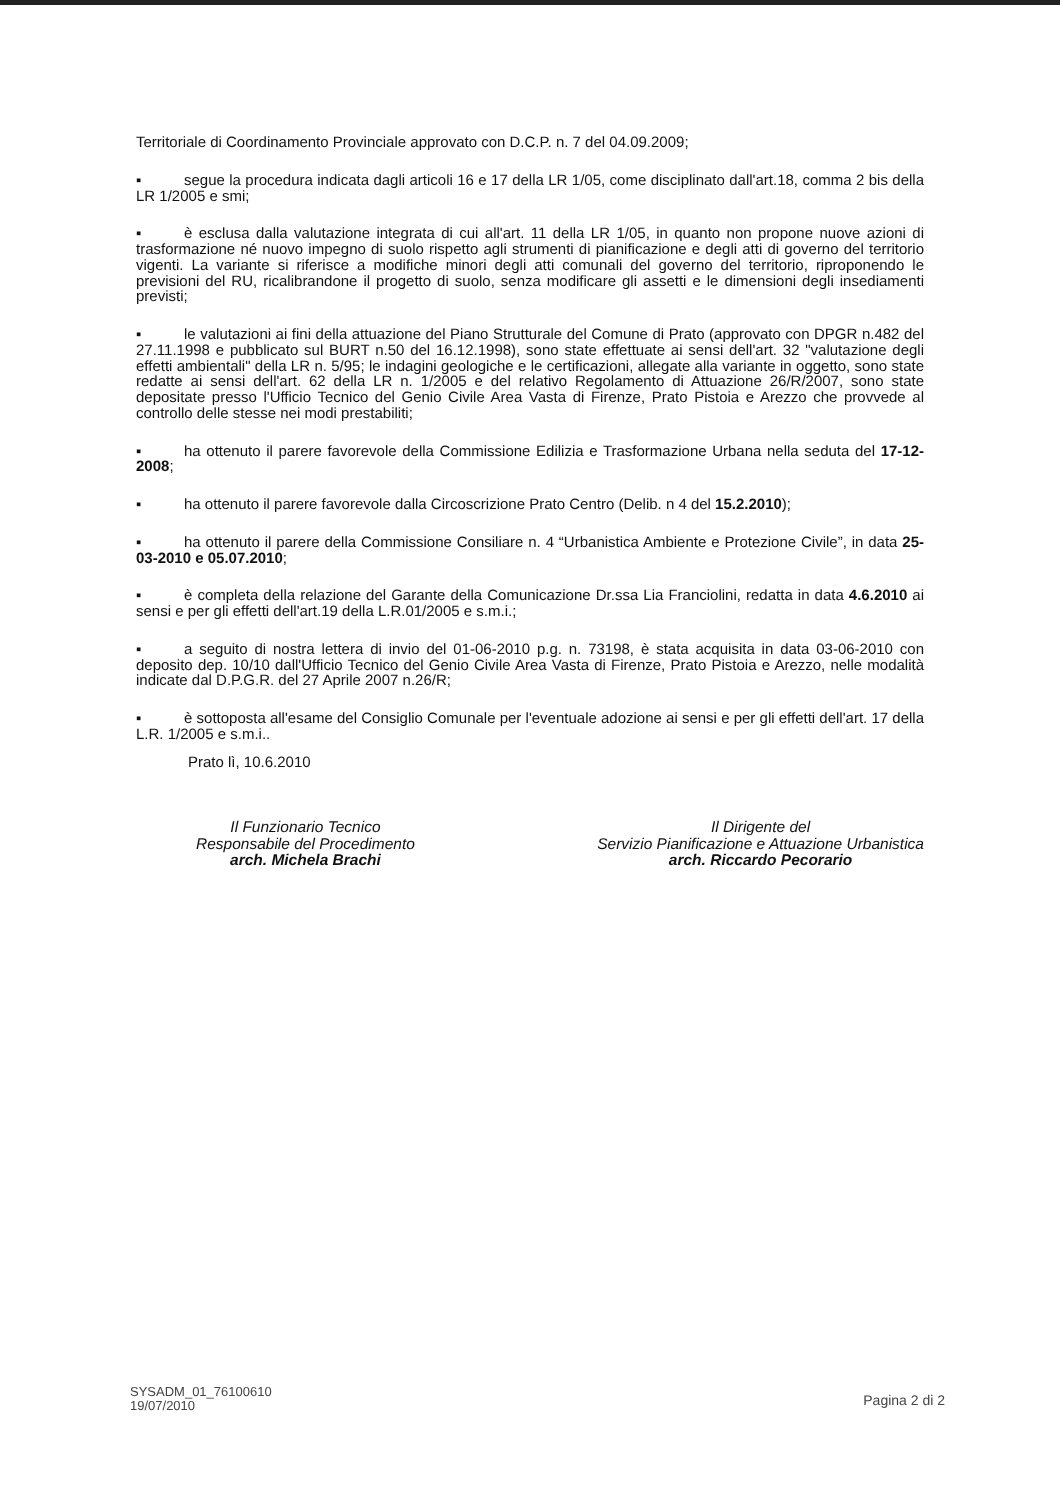Territoriale di Coordinamento Provinciale approvato con D.C.P. n. 7 del 04.09.2009;
▪ segue la procedura indicata dagli articoli 16 e 17 della LR 1/05, come disciplinato dall'art.18, comma 2 bis della LR 1/2005 e smi;
▪ è esclusa dalla valutazione integrata di cui all'art. 11 della LR 1/05, in quanto non propone nuove azioni di trasformazione né nuovo impegno di suolo rispetto agli strumenti di pianificazione e degli atti di governo del territorio vigenti. La variante si riferisce a modifiche minori degli atti comunali del governo del territorio, riproponendo le previsioni del RU, ricalibrandone il progetto di suolo, senza modificare gli assetti e le dimensioni degli insediamenti previsti;
▪ le valutazioni ai fini della attuazione del Piano Strutturale del Comune di Prato (approvato con DPGR n.482 del 27.11.1998 e pubblicato sul BURT n.50 del 16.12.1998), sono state effettuate ai sensi dell'art. 32 "valutazione degli effetti ambientali" della LR n. 5/95; le indagini geologiche e le certificazioni, allegate alla variante in oggetto, sono state redatte ai sensi dell'art. 62 della LR n. 1/2005 e del relativo Regolamento di Attuazione 26/R/2007, sono state depositate presso l'Ufficio Tecnico del Genio Civile Area Vasta di Firenze, Prato Pistoia e Arezzo che provvede al controllo delle stesse nei modi prestabiliti;
▪ ha ottenuto il parere favorevole della Commissione Edilizia e Trasformazione Urbana nella seduta del 17-12-2008;
▪ ha ottenuto il parere favorevole dalla Circoscrizione Prato Centro (Delib. n 4 del 15.2.2010);
▪ ha ottenuto il parere della Commissione Consiliare n. 4 “Urbanistica Ambiente e Protezione Civile”, in data 25-03-2010 e 05.07.2010;
▪ è completa della relazione del Garante della Comunicazione Dr.ssa Lia Franciolini, redatta in data 4.6.2010 ai sensi e per gli effetti dell'art.19 della L.R.01/2005 e s.m.i.;
▪ a seguito di nostra lettera di invio del 01-06-2010 p.g. n. 73198, è stata acquisita in data 03-06-2010 con deposito dep. 10/10 dall'Ufficio Tecnico del Genio Civile Area Vasta di Firenze, Prato Pistoia e Arezzo, nelle modalità indicate dal D.P.G.R. del 27 Aprile 2007 n.26/R;
▪ è sottoposta all'esame del Consiglio Comunale per l'eventuale adozione ai sensi e per gli effetti dell'art. 17 della L.R. 1/2005 e s.m.i..
Prato lì, 10.6.2010
Il Funzionario Tecnico
Responsabile del Procedimento
arch. Michela Brachi
Il Dirigente del
Servizio Pianificazione e Attuazione Urbanistica
arch. Riccardo Pecorario
SYSADM_01_76100610
19/07/2010
Pagina 2 di 2